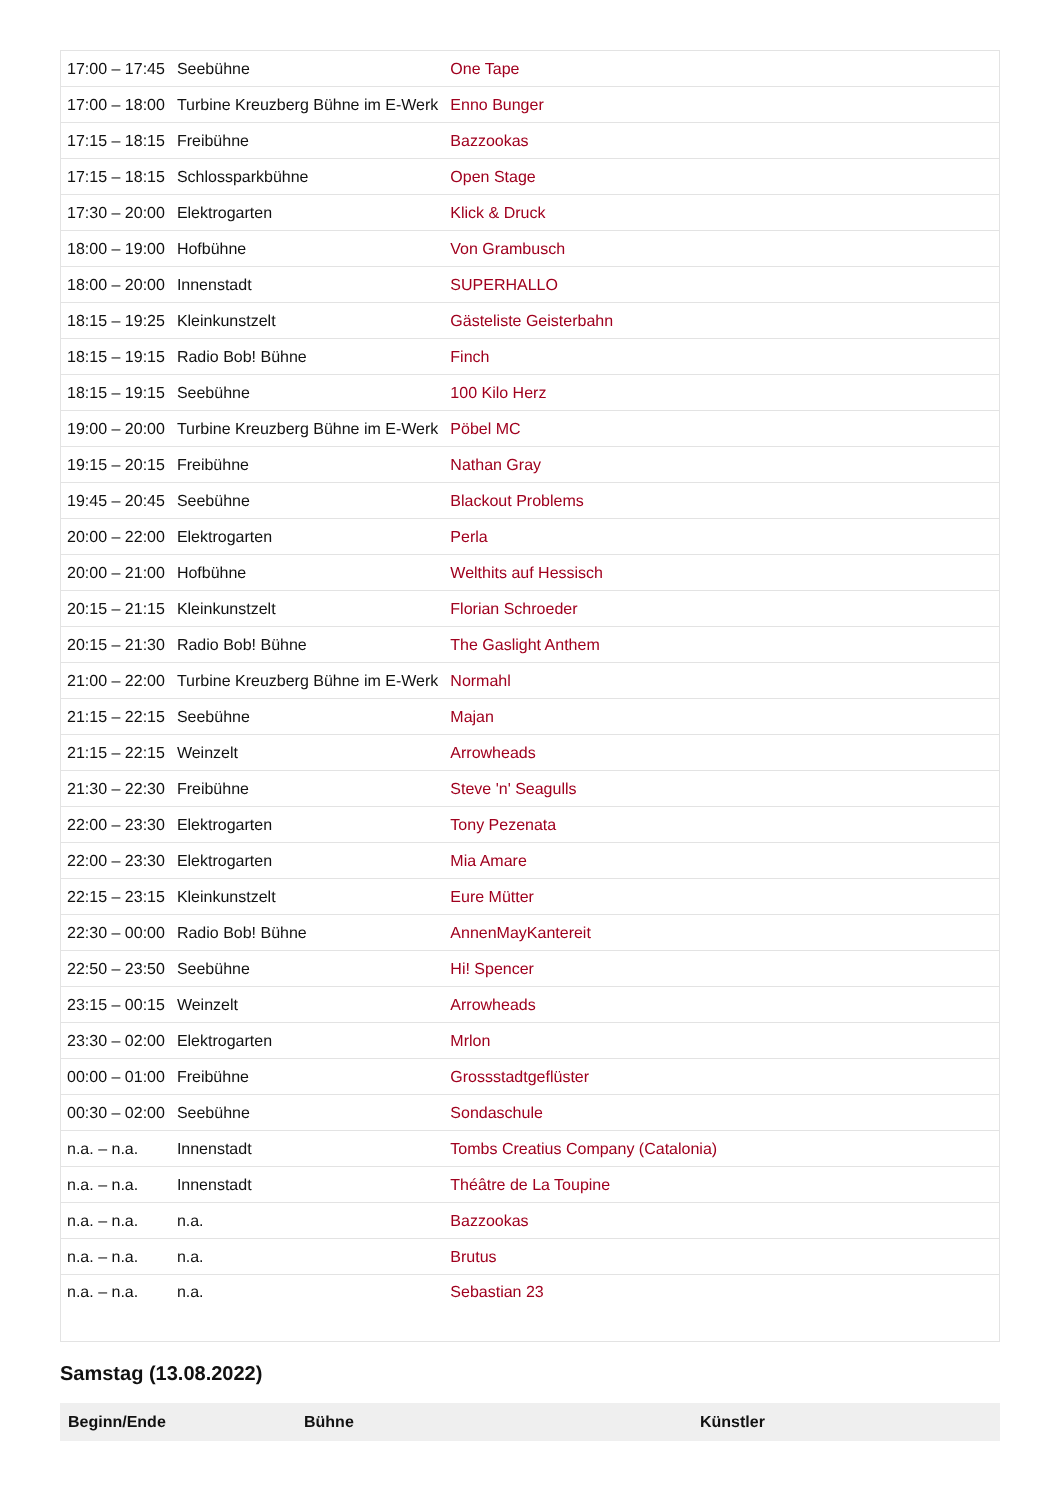| 17:00 – 17:45 | Seebühne | One Tape |
| 17:00 – 18:00 | Turbine Kreuzberg Bühne im E-Werk | Enno Bunger |
| 17:15 – 18:15 | Freibühne | Bazzookas |
| 17:15 – 18:15 | Schlossparkbühne | Open Stage |
| 17:30 – 20:00 | Elektrogarten | Klick & Druck |
| 18:00 – 19:00 | Hofbühne | Von Grambusch |
| 18:00 – 20:00 | Innenstadt | SUPERHALLO |
| 18:15 – 19:25 | Kleinkunstzelt | Gästeliste Geisterbahn |
| 18:15 – 19:15 | Radio Bob! Bühne | Finch |
| 18:15 – 19:15 | Seebühne | 100 Kilo Herz |
| 19:00 – 20:00 | Turbine Kreuzberg Bühne im E-Werk | Pöbel MC |
| 19:15 – 20:15 | Freibühne | Nathan Gray |
| 19:45 – 20:45 | Seebühne | Blackout Problems |
| 20:00 – 22:00 | Elektrogarten | Perla |
| 20:00 – 21:00 | Hofbühne | Welthits auf Hessisch |
| 20:15 – 21:15 | Kleinkunstzelt | Florian Schroeder |
| 20:15 – 21:30 | Radio Bob! Bühne | The Gaslight Anthem |
| 21:00 – 22:00 | Turbine Kreuzberg Bühne im E-Werk | Normahl |
| 21:15 – 22:15 | Seebühne | Majan |
| 21:15 – 22:15 | Weinzelt | Arrowheads |
| 21:30 – 22:30 | Freibühne | Steve 'n' Seagulls |
| 22:00 – 23:30 | Elektrogarten | Tony Pezenata |
| 22:00 – 23:30 | Elektrogarten | Mia Amare |
| 22:15 – 23:15 | Kleinkunstzelt | Eure Mütter |
| 22:30 – 00:00 | Radio Bob! Bühne | AnnenMayKantereit |
| 22:50 – 23:50 | Seebühne | Hi! Spencer |
| 23:15 – 00:15 | Weinzelt | Arrowheads |
| 23:30 – 02:00 | Elektrogarten | Mrlon |
| 00:00 – 01:00 | Freibühne | Grossstadtgeflüster |
| 00:30 – 02:00 | Seebühne | Sondaschule |
| n.a. – n.a. | Innenstadt | Tombs Creatius Company (Catalonia) |
| n.a. – n.a. | Innenstadt | Théâtre de La Toupine |
| n.a. – n.a. | n.a. | Bazzookas |
| n.a. – n.a. | n.a. | Brutus |
| n.a. – n.a. | n.a. | Sebastian 23 |
Samstag (13.08.2022)
| Beginn/Ende | Bühne | Künstler |
| --- | --- | --- |